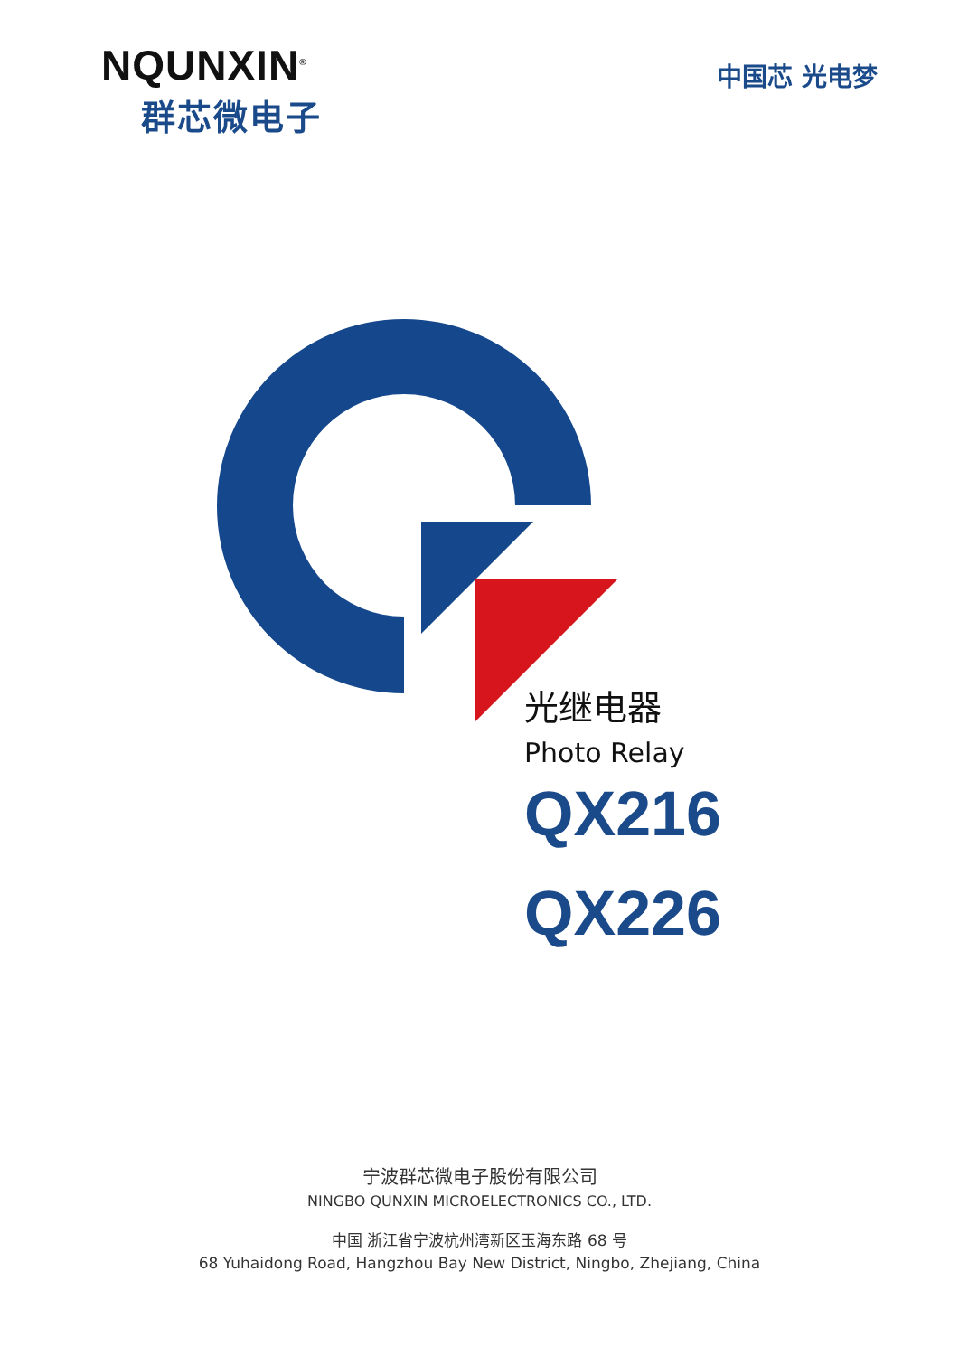NQUNXIN<sup>®</sup>
群芯微电子
中国芯 光电梦
光继电器
Photo Relay
QX216
QX226
宁波群芯微电子股份有限公司
NINGBO QUNXIN MICROELECTRONICS CO., LTD.
中国 浙江省宁波杭州湾新区玉海东路 68 号
68 Yuhaidong Road, Hangzhou Bay New District, Ningbo, Zhejiang, China